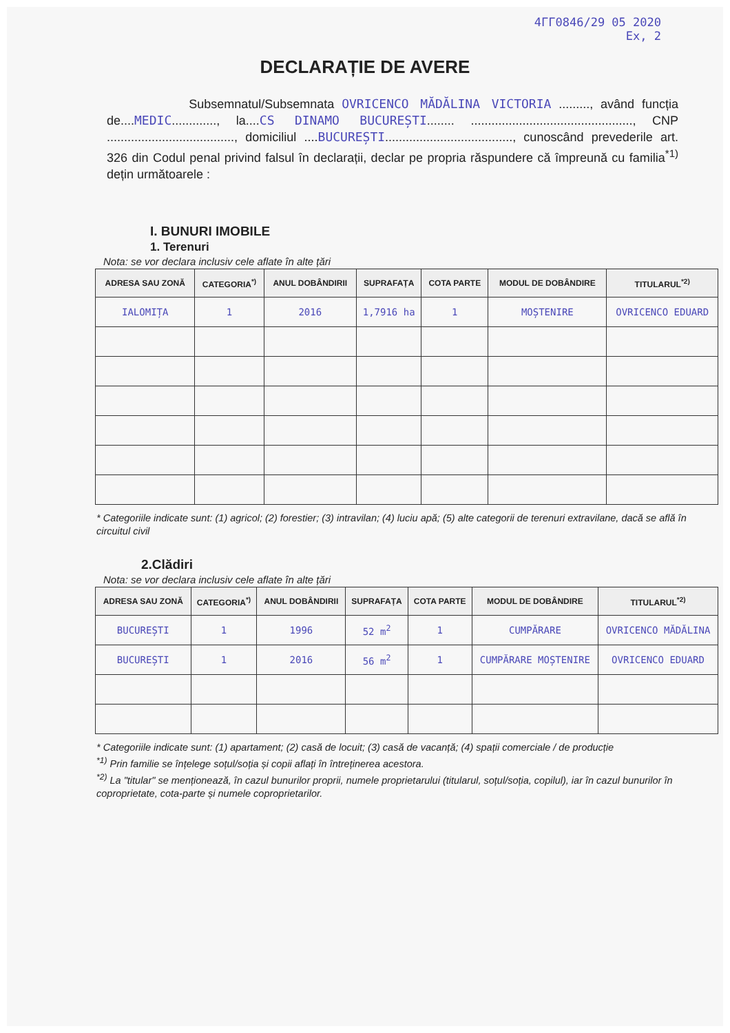4ГГ0846/29 05 2020
Ex, 2
DECLARAȚIE DE AVERE
Subsemnatul/Subsemnata OVRICENCO MĂDĂLINA VICTORIA ........., având funcția de....MEDIC............., la....CS DINAMO BUCUREȘTI........ ..............................................., CNP ....................................., domiciliul ....BUCUREȘTI....................................., cunoscând prevederile art. 326 din Codul penal privind falsul în declarații, declar pe propria răspundere că împreună cu familia<sup>*1)</sup> dețin următoarele :
I. BUNURI IMOBILE
1. Terenuri
Nota: se vor declara inclusiv cele aflate în alte țări
| ADRESA SAU ZONĂ | CATEGORIA<sup>*)</sup> | ANUL DOBÂNDIRII | SUPRAFAȚA | COTA PARTE | MODUL DE DOBÂNDIRE | TITULARUL<sup>*2)</sup> |
| --- | --- | --- | --- | --- | --- | --- |
| IALOMIȚA | 1 | 2016 | 1,7916 ha | 1 | MOȘTENIRE | OVRICENCO EDUARD |
* Categoriile indicate sunt: (1) agricol; (2) forestier; (3) intravilan; (4) luciu apă; (5) alte categorii de terenuri extravilane, dacă se află în circuitul civil
2.Clădiri
Nota: se vor declara inclusiv cele aflate în alte țări
| ADRESA SAU ZONĂ | CATEGORIA<sup>*)</sup> | ANUL DOBÂNDIRII | SUPRAFAȚA | COTA PARTE | MODUL DE DOBÂNDIRE | TITULARUL<sup>*2)</sup> |
| --- | --- | --- | --- | --- | --- | --- |
| BUCUREȘTI | 1 | 1996 | 52 m<sup>2</sup> | 1 | CUMPĂRARE | OVRICENCO MĂDĂLINA |
| BUCUREȘTI | 1 | 2016 | 56 m<sup>2</sup> | 1 | CUMPĂRARE MOȘTENIRE | OVRICENCO EDUARD |
* Categoriile indicate sunt: (1) apartament; (2) casă de locuit; (3) casă de vacanță; (4) spații comerciale / de producție
<sup>*1)</sup> Prin familie se înțelege soțul/soția și copii aflați în întreținerea acestora.
<sup>*2)</sup> La "titular" se menționează, în cazul bunurilor proprii, numele proprietarului (titularul, soțul/soția, copilul), iar în cazul bunurilor în coproprietate, cota-parte și numele coproprietarilor.